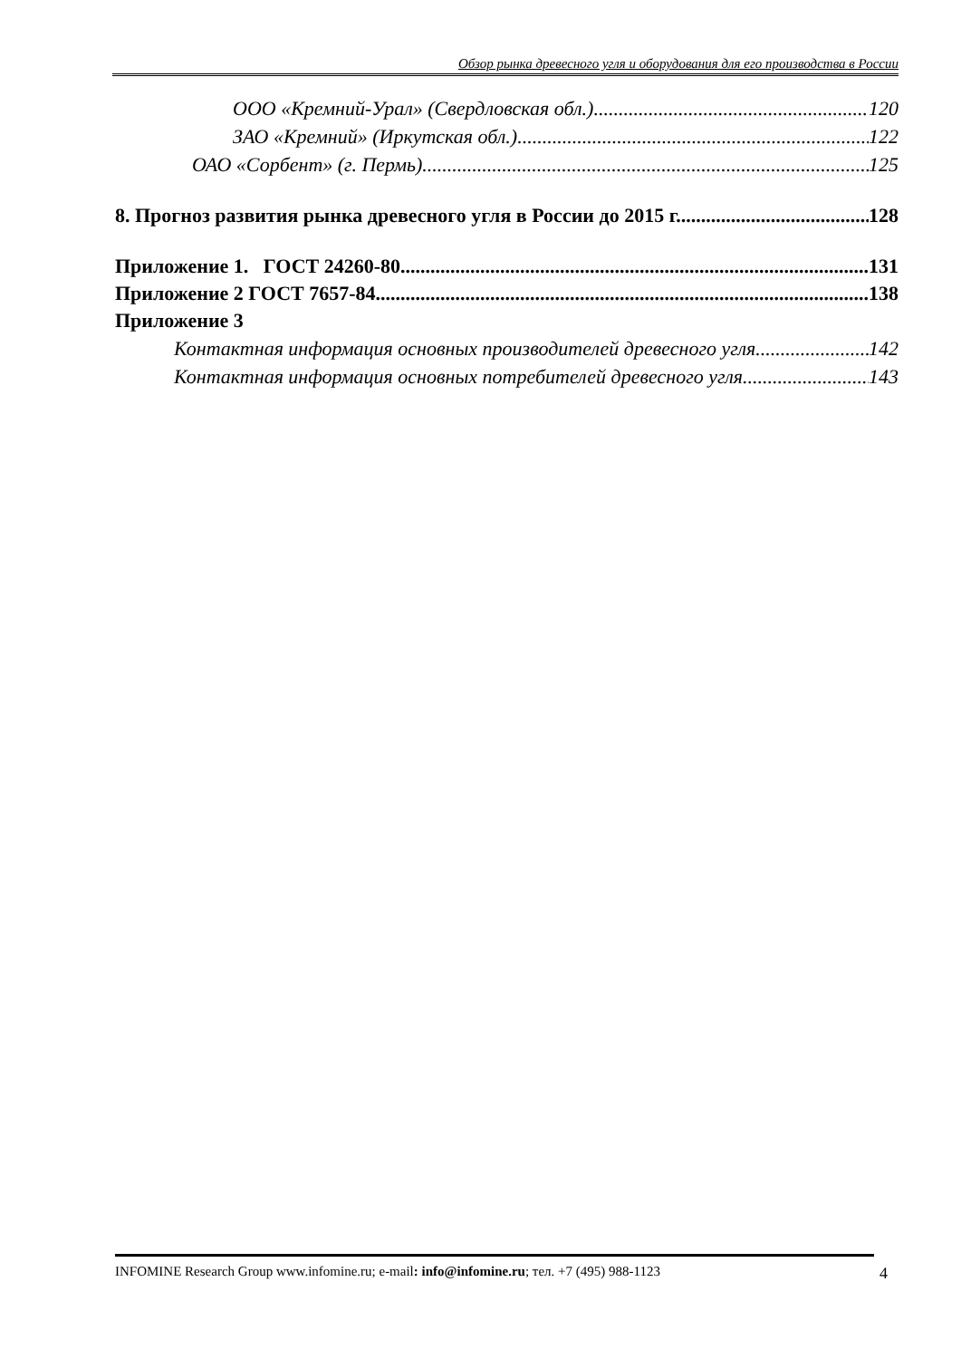Обзор рынка древесного угля и оборудования для его производства в России
ООО «Кремний-Урал» (Свердловская обл.) 120
ЗАО «Кремний» (Иркутская обл.) 122
ОАО «Сорбент» (г. Пермь) 125
8. Прогноз развития рынка древесного угля в России до 2015 г. 128
Приложение 1. ГОСТ 24260-80 131
Приложение 2 ГОСТ 7657-84 138
Приложение 3
Контактная информация основных производителей древесного угля 142
Контактная информация основных потребителей древесного угля 143
INFOMINE Research Group www.infomine.ru; e-mail: info@infomine.ru; тел. +7 (495) 988-1123 4